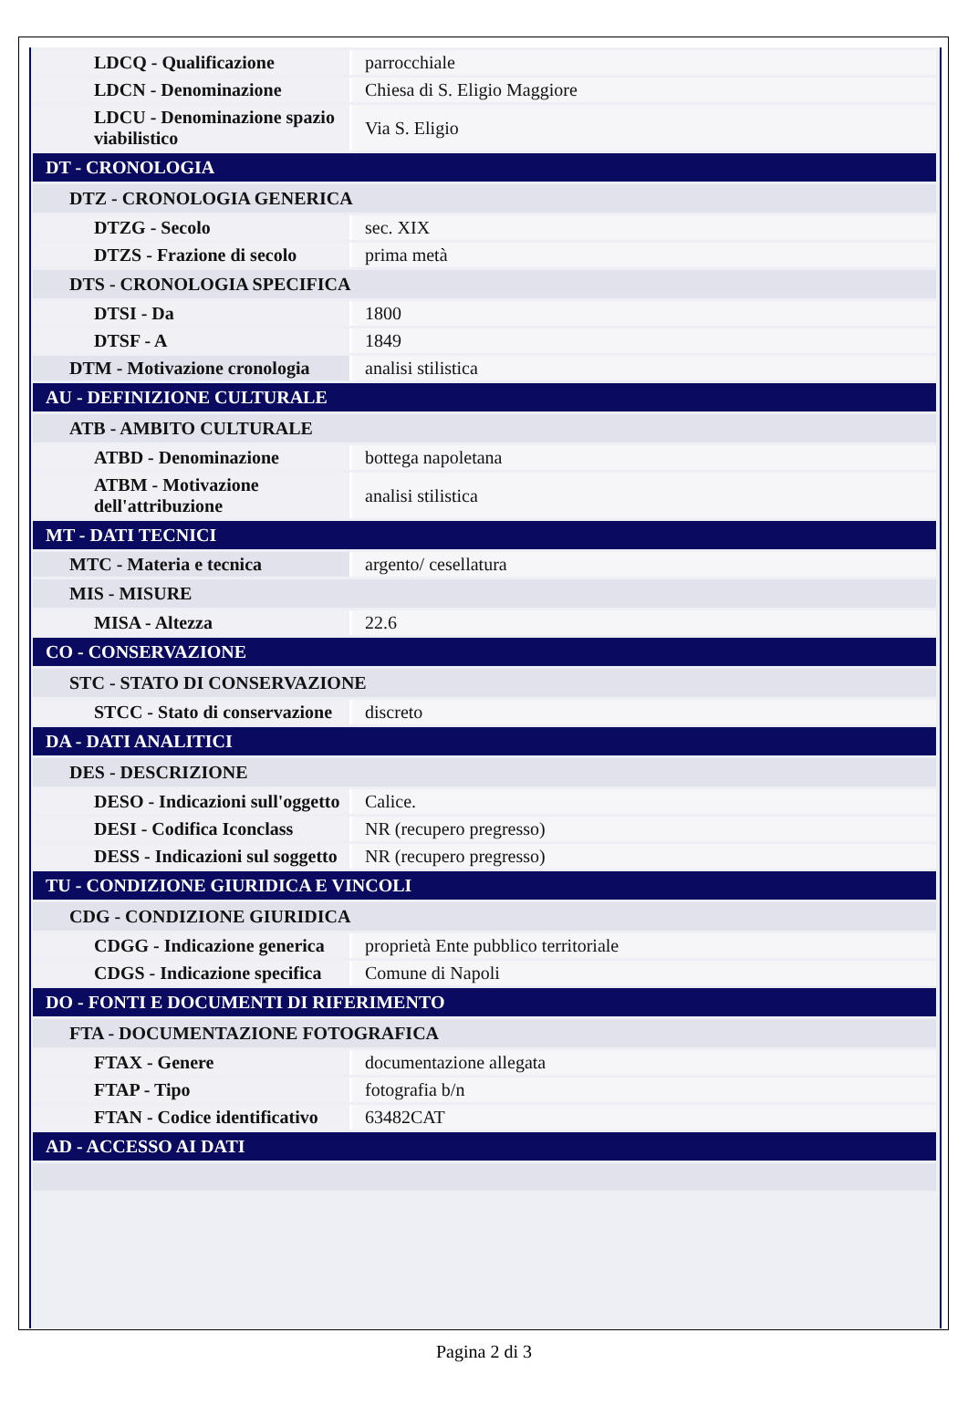| LDCQ - Qualificazione | parrocchiale |
| LDCN - Denominazione | Chiesa di S. Eligio Maggiore |
| LDCU - Denominazione spazio viabilistico | Via S. Eligio |
| DT - CRONOLOGIA | |
| DTZ - CRONOLOGIA GENERICA | |
| DTZG - Secolo | sec. XIX |
| DTZS - Frazione di secolo | prima metà |
| DTS - CRONOLOGIA SPECIFICA | |
| DTSI - Da | 1800 |
| DTSF - A | 1849 |
| DTM - Motivazione cronologia | analisi stilistica |
| AU - DEFINIZIONE CULTURALE | |
| ATB - AMBITO CULTURALE | |
| ATBD - Denominazione | bottega napoletana |
| ATBM - Motivazione dell'attribuzione | analisi stilistica |
| MT - DATI TECNICI | |
| MTC - Materia e tecnica | argento/ cesellatura |
| MIS - MISURE | |
| MISA - Altezza | 22.6 |
| CO - CONSERVAZIONE | |
| STC - STATO DI CONSERVAZIONE | |
| STCC - Stato di conservazione | discreto |
| DA - DATI ANALITICI | |
| DES - DESCRIZIONE | |
| DESO - Indicazioni sull'oggetto | Calice. |
| DESI - Codifica Iconclass | NR (recupero pregresso) |
| DESS - Indicazioni sul soggetto | NR (recupero pregresso) |
| TU - CONDIZIONE GIURIDICA E VINCOLI | |
| CDG - CONDIZIONE GIURIDICA | |
| CDGG - Indicazione generica | proprietà Ente pubblico territoriale |
| CDGS - Indicazione specifica | Comune di Napoli |
| DO - FONTI E DOCUMENTI DI RIFERIMENTO | |
| FTA - DOCUMENTAZIONE FOTOGRAFICA | |
| FTAX - Genere | documentazione allegata |
| FTAP - Tipo | fotografia b/n |
| FTAN - Codice identificativo | 63482CAT |
| AD - ACCESSO AI DATI | |
Pagina 2 di 3